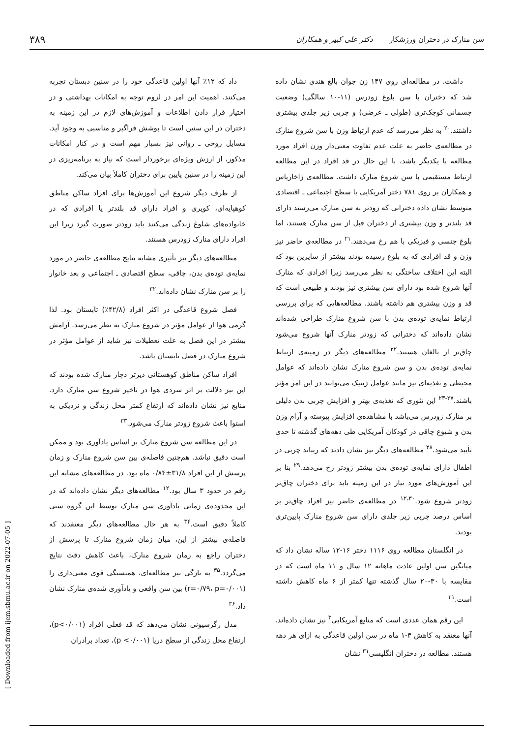سن منارک در دختران ورزشکار دکتر علی کبیر و همکاران ۳۸۹
داشت. در مطالعه‌ای روی ۱۴۷ زن جوان بالغ هندی نشان داده شد که دختران با سن بلوغ زودرس (۱۱-۱۰ سالگی) وضعیت جسمانی کوچک‌تری (طولی ـ عرضی) و چربی زیر جلدی بیشتری داشتند.<sup>۲۰</sup> به نظر می‌رسد که عدم ارتباط وزن با سن شروع منارک در مطالعه‌ی حاضر به علت عدم تفاوت معنی‌دار وزن افراد مورد مطالعه با یکدیگر باشد، با این حال در قد افراد در این مطالعه ارتباط مستقیمی با سن شروع منارک داشت. مطالعه‌ی زاخاریاس و همکاران بر روی ۷۸۱ دختر آمریکایی با سطح اجتماعی ـ اقتصادی متوسط نشان داده دخترانی که زودتر به سن منارک می‌رسند دارای قد بلندتر و وزن بیشتری از دختران قبل از سن منارک هستند، اما بلوغ جنسی و فیزیکی با هم رخ می‌دهند.<sup>۲۱</sup> در مطالعه‌ی حاضر نیز وزن و قد افرادی که به بلوغ رسیده بودند بیشتر از سایرین بود که البته این اختلاف ساختگی به نظر می‌رسد زیرا افرادی که منارک آنها شروع شده بود دارای سن بیشتری نیز بودند و طبیعی است که قد و وزن بیشتری هم داشته باشند. مطالعه‌هایی که برای بررسی ارتباط نمایه‌ی توده‌ی بدن با سن شروع منارک طراحی شده‌اند نشان داده‌اند که دخترانی که زودتر منارک آنها شروع می‌شود چاق‌تر از بالغان هستند.<sup>۲۲</sup> مطالعه‌های دیگر در زمینه‌ی ارتباط نمایه‌ی توده‌ی بدن و سن شروع منارک نشان داده‌اند که عوامل محیطی و تغذیه‌ای نیز مانند عوامل ژنتیک می‌توانند در این امر مؤثر باشند.<sup>۲۷-۲۳</sup> این تئوری که تغذیه‌ی بهتر و افزایش چربی بدن دلیلی بر منارک زودرس می‌باشد با مشاهده‌ی افزایش پیوسته و آرام وزن بدن و شیوع چاقی در کودکان آمریکایی طی دهه‌های گذشته تا حدی تأیید می‌شود.<sup>۲۸</sup> مطالعه‌های دیگر نیز نشان دادند که ریباند چربی در اطفال دارای نمایه‌ی توده‌ی بدن بیشتر زودتر رخ می‌دهد.<sup>۲۹</sup> بنا بر این آموزش‌های مورد نیاز در این زمینه باید برای دختران چاق‌تر زودتر شروع شود.<sup>۱۲،۳۰</sup> در مطالعه‌ی حاضر نیز افراد چاق‌تر بر اساس درصد چربی زیر جلدی دارای سن شروع منارک پایین‌تری بودند.
در انگلستان مطالعه روی ۱۱۱۶ دختر ۱۶-۱۲ ساله نشان داد که میانگین سن اولین عادت ماهانه ۱۲ سال و ۱۱ ماه است که در مقایسه با ۳۰-۲۰ سال گذشته تنها کمتر از ۶ ماه کاهش داشته است.<sup>۳۱</sup>
این رقم همان عددی است که منابع آمریکایی<sup>۳</sup> نیز نشان داده‌اند. آنها معتقد به کاهش ۳-۱ ماه در سن اولین قاعدگی به ازای هر دهه هستند. مطالعه در دختران انگلیسی<sup>۳۱</sup> نشان
داد که ۱۲٪ آنها اولین قاعدگی خود را در سنین دبستان تجربه می‌کنند. اهمیت این امر در لزوم توجه به امکانات بهداشتی و در اختیار قرار دادن اطلاعات و آموزش‌های لازم در این زمینه به دختران در این سنین است تا پوشش فراگیر و مناسبی به وجود آید. مسایل روحی ـ روانی نیز بسیار مهم است و در کنار امکانات مذکور، از ارزش ویژه‌ای برخوردار است که نیاز به برنامه‌ریزی در این زمینه را در سنین پایین برای دختران کاملاً بیان می‌کند.
از طرف دیگر شروع این آموزش‌ها برای افراد ساکن مناطق کوهپایه‌ای، کویری و افراد دارای قد بلندتر یا افرادی که در خانواده‌های شلوغ زندگی می‌کنند باید زودتر صورت گیرد زیرا این افراد دارای منارک زودرس هستند.
مطالعه‌های دیگر نیز تأثیری مشابه نتایج مطالعه‌ی حاضر در مورد نمایه‌ی توده‌ی بدن، چاقی، سطح اقتصادی ـ اجتماعی و بعد خانوار را بر سن منارک نشان داده‌اند.<sup>۳۲</sup>
فصل شروع قاعدگی در اکثر افراد (۴۲/۸٪) تابستان بود. لذا گرمی هوا از عوامل مؤثر در شروع منارک به نظر می‌رسد. آرامش بیشتر در این فصل به علت تعطیلات نیز شاید از عوامل مؤثر در شروع منارک در فصل تابستان باشد.
افراد ساکن مناطق کوهستانی دیرتر دچار منارک شده بودند که این نیز دلالت بر اثر سردی هوا در تأخیر شروع سن منارک دارد. منابع نیز نشان داده‌اند که ارتفاع کمتر محل زندگی و نزدیکی به استوا باعث شروع زودتر منارک می‌شود.<sup>۳۳</sup>
در این مطالعه سن شروع منارک بر اساس یادآوری بود و ممکن است دقیق نباشد. هم‌چنین فاصله‌ی بین سن شروع منارک و زمان پرسش از این افراد ۳۱/۸±۰/۸۴ ماه بود. در مطالعه‌های مشابه این رقم در حدود ۳ سال بود.<sup>۱۲</sup> مطالعه‌های دیگر نشان داده‌اند که در این محدوده‌ی زمانی یادآوری سن منارک توسط این گروه سنی کاملاً دقیق است.<sup>۳۴</sup> به هر حال مطالعه‌های دیگر معتقدند که فاصله‌ی بیشتر از این، میان زمان شروع منارک تا پرسش از دختران راجع به زمان شروع منارک، باعث کاهش دقت نتایج می‌گردد.<sup>۳۵</sup> به تازگی نیز مطالعه‌ای، همبستگی قوی معنی‌داری را (r=۰/۷۹، p=۰/۰۰۱) بین سن واقعی و یادآوری شده‌ی منارک نشان داد.<sup>۳۶</sup>
مدل رگرسیونی نشان می‌دهد که قد فعلی افراد (p<۰/۰۰۱)، ارتفاع محل زندگی از سطح دریا (p <۰/۰۰۱)، تعداد برادران
[ Downloaded from ijem.sbmu.ac.ir on 2022-07-05 ]